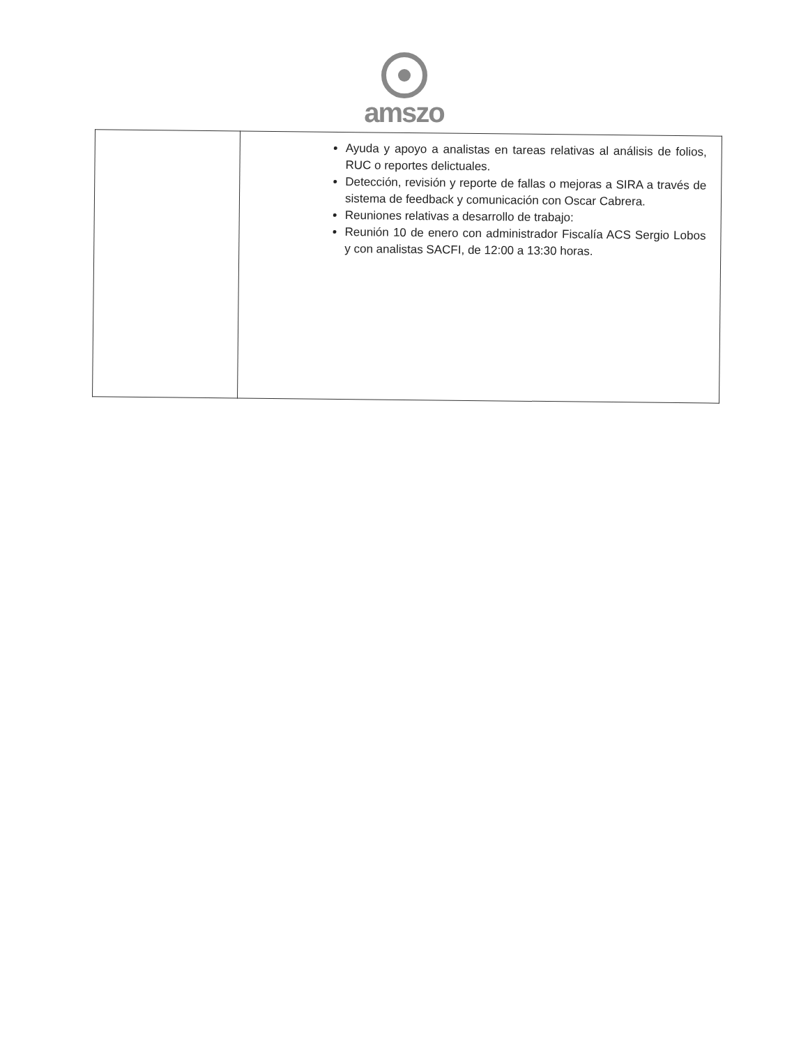amszo
| | Ayuda y apoyo a analistas en tareas relativas al análisis de folios, RUC o reportes delictuales. Detección, revisión y reporte de fallas o mejoras a SIRA a través de sistema de feedback y comunicación con Oscar Cabrera. Reuniones relativas a desarrollo de trabajo: Reunión 10 de enero con administrador Fiscalía ACS Sergio Lobos y con analistas SACFI, de 12:00 a 13:30 horas. |